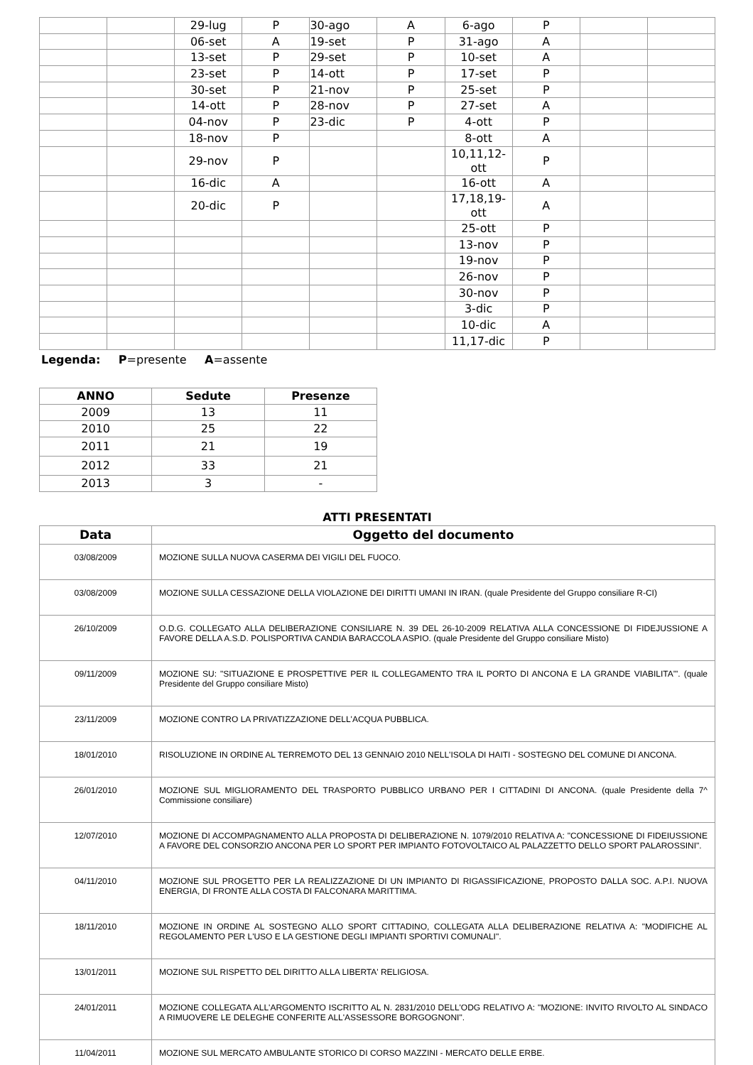| | | 29-lug | P | 30-ago | A | 6-ago | P | | |
| | | 06-set | A | 19-set | P | 31-ago | A | | |
| | | 13-set | P | 29-set | P | 10-set | A | | |
| | | 23-set | P | 14-ott | P | 17-set | P | | |
| | | 30-set | P | 21-nov | P | 25-set | P | | |
| | | 14-ott | P | 28-nov | P | 27-set | A | | |
| | | 04-nov | P | 23-dic | P | 4-ott | P | | |
| | | 18-nov | P | | | 8-ott | A | | |
| | | 29-nov | P | | | 10,11,12-ott | P | | |
| | | 16-dic | A | | | 16-ott | A | | |
| | | 20-dic | P | | | 17,18,19-ott | A | | |
| | | | | | | 25-ott | P | | |
| | | | | | | 13-nov | P | | |
| | | | | | | 19-nov | P | | |
| | | | | | | 26-nov | P | | |
| | | | | | | 30-nov | P | | |
| | | | | | | 3-dic | P | | |
| | | | | | | 10-dic | A | | |
| | | | | | | 11,17-dic | P | | |
Legenda: P=presente A=assente
| ANNO | Sedute | Presenze |
| --- | --- | --- |
| 2009 | 13 | 11 |
| 2010 | 25 | 22 |
| 2011 | 21 | 19 |
| 2012 | 33 | 21 |
| 2013 | 3 | - |
ATTI PRESENTATI
| Data | Oggetto del documento |
| --- | --- |
| 03/08/2009 | MOZIONE SULLA NUOVA CASERMA DEI VIGILI DEL FUOCO. |
| 03/08/2009 | MOZIONE SULLA CESSAZIONE DELLA VIOLAZIONE DEI DIRITTI UMANI IN IRAN. (quale Presidente del Gruppo consiliare R-CI) |
| 26/10/2009 | O.D.G. COLLEGATO ALLA DELIBERAZIONE CONSILIARE N. 39 DEL 26-10-2009 RELATIVA ALLA CONCESSIONE DI FIDEJUSSIONE A FAVORE DELLA A.S.D. POLISPORTIVA CANDIA BARACCOLA ASPIO. (quale Presidente del Gruppo consiliare Misto) |
| 09/11/2009 | MOZIONE SU: "SITUAZIONE E PROSPETTIVE PER IL COLLEGAMENTO TRA IL PORTO DI ANCONA E LA GRANDE VIABILITA'". (quale Presidente del Gruppo consiliare Misto) |
| 23/11/2009 | MOZIONE CONTRO LA PRIVATIZZAZIONE DELL'ACQUA PUBBLICA. |
| 18/01/2010 | RISOLUZIONE IN ORDINE AL TERREMOTO DEL 13 GENNAIO 2010 NELL'ISOLA DI HAITI - SOSTEGNO DEL COMUNE DI ANCONA. |
| 26/01/2010 | MOZIONE SUL MIGLIORAMENTO DEL TRASPORTO PUBBLICO URBANO PER I CITTADINI DI ANCONA. (quale Presidente della 7^ Commissione consiliare) |
| 12/07/2010 | MOZIONE DI ACCOMPAGNAMENTO ALLA PROPOSTA DI DELIBERAZIONE N. 1079/2010 RELATIVA A: "CONCESSIONE DI FIDEIUSSIONE A FAVORE DEL CONSORZIO ANCONA PER LO SPORT PER IMPIANTO FOTOVOLTAICO AL PALAZZETTO DELLO SPORT PALAROSSINI". |
| 04/11/2010 | MOZIONE SUL PROGETTO PER LA REALIZZAZIONE DI UN IMPIANTO DI RIGASSIFICAZIONE, PROPOSTO DALLA SOC. A.P.I. NUOVA ENERGIA, DI FRONTE ALLA COSTA DI FALCONARA MARITTIMA. |
| 18/11/2010 | MOZIONE IN ORDINE AL SOSTEGNO ALLO SPORT CITTADINO, COLLEGATA ALLA DELIBERAZIONE RELATIVA A: "MODIFICHE AL REGOLAMENTO PER L'USO E LA GESTIONE DEGLI IMPIANTI SPORTIVI COMUNALI". |
| 13/01/2011 | MOZIONE SUL RISPETTO DEL DIRITTO ALLA LIBERTA' RELIGIOSA. |
| 24/01/2011 | MOZIONE COLLEGATA ALL'ARGOMENTO ISCRITTO AL N. 2831/2010 DELL'ODG RELATIVO A: "MOZIONE: INVITO RIVOLTO AL SINDACO A RIMUOVERE LE DELEGHE CONFERITE ALL'ASSESSORE BORGOGNONI". |
| 11/04/2011 | MOZIONE SUL MERCATO AMBULANTE STORICO DI CORSO MAZZINI - MERCATO DELLE ERBE. |